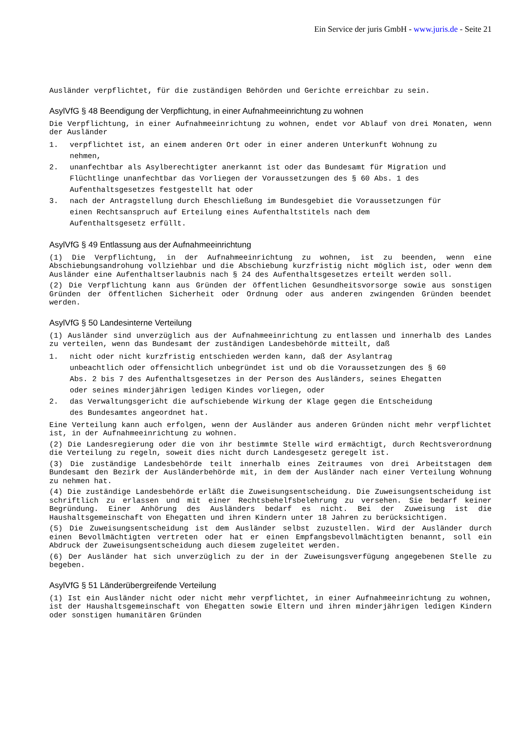Ein Service der juris GmbH - www.juris.de - Seite 21
Ausländer verpflichtet, für die zuständigen Behörden und Gerichte erreichbar zu sein.
AsylVfG § 48 Beendigung der Verpflichtung, in einer Aufnahmeeinrichtung zu wohnen
Die Verpflichtung, in einer Aufnahmeeinrichtung zu wohnen, endet vor Ablauf von drei Monaten, wenn der Ausländer
1. verpflichtet ist, an einem anderen Ort oder in einer anderen Unterkunft Wohnung zu nehmen,
2. unanfechtbar als Asylberechtigter anerkannt ist oder das Bundesamt für Migration und Flüchtlinge unanfechtbar das Vorliegen der Voraussetzungen des § 60 Abs. 1 des Aufenthaltsgesetzes festgestellt hat oder
3. nach der Antragstellung durch Eheschließung im Bundesgebiet die Voraussetzungen für einen Rechtsanspruch auf Erteilung eines Aufenthaltstitels nach dem Aufenthaltsgesetz erfüllt.
AsylVfG § 49 Entlassung aus der Aufnahmeeinrichtung
(1) Die Verpflichtung, in der Aufnahmeeinrichtung zu wohnen, ist zu beenden, wenn eine Abschiebungsandrohung vollziehbar und die Abschiebung kurzfristig nicht möglich ist, oder wenn dem Ausländer eine Aufenthaltserlaubnis nach § 24 des Aufenthaltsgesetzes erteilt werden soll.
(2) Die Verpflichtung kann aus Gründen der öffentlichen Gesundheitsvorsorge sowie aus sonstigen Gründen der öffentlichen Sicherheit oder Ordnung oder aus anderen zwingenden Gründen beendet werden.
AsylVfG § 50 Landesinterne Verteilung
(1) Ausländer sind unverzüglich aus der Aufnahmeeinrichtung zu entlassen und innerhalb des Landes zu verteilen, wenn das Bundesamt der zuständigen Landesbehörde mitteilt, daß
1. nicht oder nicht kurzfristig entschieden werden kann, daß der Asylantrag unbeachtlich oder offensichtlich unbegründet ist und ob die Voraussetzungen des § 60 Abs. 2 bis 7 des Aufenthaltsgesetzes in der Person des Ausländers, seines Ehegatten oder seines minderjährigen ledigen Kindes vorliegen, oder
2. das Verwaltungsgericht die aufschiebende Wirkung der Klage gegen die Entscheidung des Bundesamtes angeordnet hat.
Eine Verteilung kann auch erfolgen, wenn der Ausländer aus anderen Gründen nicht mehr verpflichtet ist, in der Aufnahmeeinrichtung zu wohnen.
(2) Die Landesregierung oder die von ihr bestimmte Stelle wird ermächtigt, durch Rechtsverordnung die Verteilung zu regeln, soweit dies nicht durch Landesgesetz geregelt ist.
(3) Die zuständige Landesbehörde teilt innerhalb eines Zeitraumes von drei Arbeitstagen dem Bundesamt den Bezirk der Ausländerbehörde mit, in dem der Ausländer nach einer Verteilung Wohnung zu nehmen hat.
(4) Die zuständige Landesbehörde erläßt die Zuweisungsentscheidung. Die Zuweisungsentscheidung ist schriftlich zu erlassen und mit einer Rechtsbehelfsbelehrung zu versehen. Sie bedarf keiner Begründung. Einer Anhörung des Ausländers bedarf es nicht. Bei der Zuweisung ist die Haushaltsgemeinschaft von Ehegatten und ihren Kindern unter 18 Jahren zu berücksichtigen.
(5) Die Zuweisungsentscheidung ist dem Ausländer selbst zuzustellen. Wird der Ausländer durch einen Bevollmächtigten vertreten oder hat er einen Empfangsbevollmächtigten benannt, soll ein Abdruck der Zuweisungsentscheidung auch diesem zugeleitet werden.
(6) Der Ausländer hat sich unverzüglich zu der in der Zuweisungsverfügung angegebenen Stelle zu begeben.
AsylVfG § 51 Länderübergreifende Verteilung
(1) Ist ein Ausländer nicht oder nicht mehr verpflichtet, in einer Aufnahmeeinrichtung zu wohnen, ist der Haushaltsgemeinschaft von Ehegatten sowie Eltern und ihren minderjährigen ledigen Kindern oder sonstigen humanitären Gründen